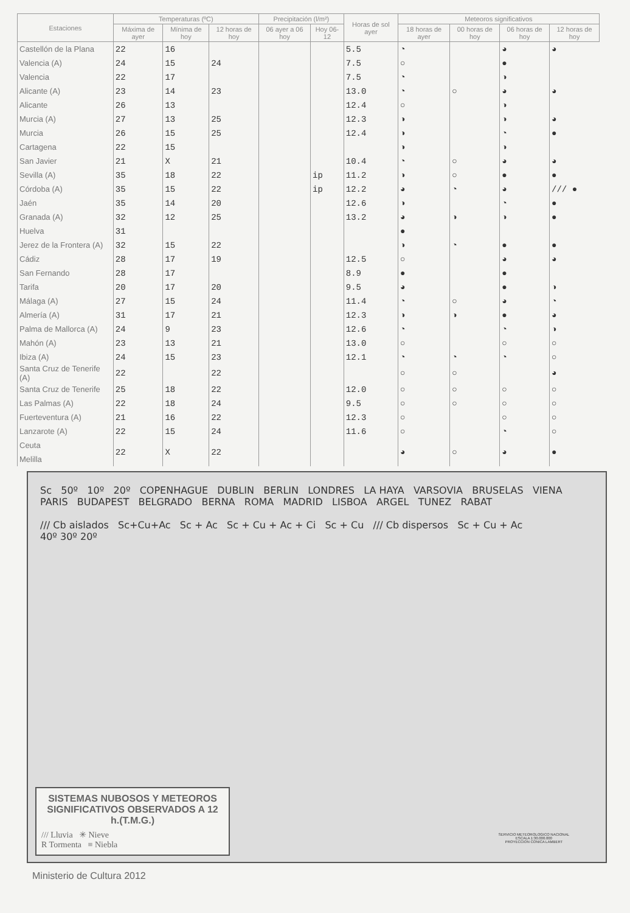| Estaciones | Temperaturas (ºC) | | | Precipitación (l/m²) | | Horas de sol ayer | Meteoros significativos | | | |
| --- | --- | --- | --- | --- | --- | --- | --- | --- | --- | --- |
| | Máxima de ayer | Mínima de hoy | 12 horas de hoy | 06 ayer a 06 hoy | Hoy 06-12 | | 18 horas de ayer | 00 horas de hoy | 06 horas de hoy | 12 horas de hoy |
| Castellón de la Plana | 22 | 16 | | | | 5.5 | ◔ | | ◕ | ◕ |
| Valencia (A) | 24 | 15 | 24 | | | 7.5 | ○ | | ● | |
| Valencia | 22 | 17 | | | | 7.5 | ◔ | | ◑ | |
| Alicante (A) | 23 | 14 | 23 | | | 13.0 | ◔ | ○ | ◕ | ◕ |
| Alicante | 26 | 13 | | | | 12.4 | ○ | | ◑ | |
| Murcia (A) | 27 | 13 | 25 | | | 12.3 | ◑ | | ◑ | ◕ |
| Murcia | 26 | 15 | 25 | | | 12.4 | ◑ | | ◔ | ● |
| Cartagena | 22 | 15 | | | | | ◑ | | ◑ | |
| San Javier | 21 | X | 21 | | | 10.4 | ◔ | ○ | ◕ | ◕ |
| Sevilla (A) | 35 | 18 | 22 | | ip | 11.2 | ◑ | ○ | ● | ● |
| Córdoba (A) | 35 | 15 | 22 | | ip | 12.2 | ◕ | ◔ | ◕ | /// ● |
| Jaén | 35 | 14 | 20 | | | 12.6 | ◑ | | ◔ | ● |
| Granada (A) | 32 | 12 | 25 | | | 13.2 | ◕ | ◑ | ◑ | ● |
| Huelva | 31 | | | | | | ● | | | |
| Jerez de la Frontera (A) | 32 | 15 | 22 | | | | ◑ | ◔ | ● | ● |
| Cádiz | 28 | 17 | 19 | | | 12.5 | ○ | | ◕ | ◕ |
| San Fernando | 28 | 17 | | | | 8.9 | ● | | ● | |
| Tarifa | 20 | 17 | 20 | | | 9.5 | ◕ | | ● | ◑ |
| Málaga (A) | 27 | 15 | 24 | | | 11.4 | ◔ | ○ | ◕ | ◔ |
| Almería (A) | 31 | 17 | 21 | | | 12.3 | ◑ | ◑ | ● | ◕ |
| Palma de Mallorca (A) | 24 | 9 | 23 | | | 12.6 | ◔ | | ◔ | ◑ |
| Mahón (A) | 23 | 13 | 21 | | | 13.0 | ○ | | ○ | ○ |
| Ibiza (A) | 24 | 15 | 23 | | | 12.1 | ◔ | ◔ | ◔ | ○ |
| Santa Cruz de Tenerife (A) | 22 | | 22 | | | | ○ | ○ | | ◕ |
| Santa Cruz de Tenerife | 25 | 18 | 22 | | | 12.0 | ○ | ○ | ○ | ○ |
| Las Palmas (A) | 22 | 18 | 24 | | | 9.5 | ○ | ○ | ○ | ○ |
| Fuerteventura (A) | 21 | 16 | 22 | | | 12.3 | ○ | | ○ | ○ |
| Lanzarote (A) | 22 | 15 | 24 | | | 11.6 | ○ | | ◔ | ○ |
| Ceuta | 22 | X | 22 | | | | ◕ | ○ | ◕ | ● |
| Melilla | | | | | | | | | | |
Sc 50º 10º 20º COPENHAGUE DUBLIN BERLIN LONDRES LA HAYA VARSOVIA BRUSELAS VIENA PARIS BUDAPEST BELGRADO BERNA ROMA MADRID LISBOA ARGEL TUNEZ RABAT
/// Cb aislados Sc+Cu+Ac Sc + Ac Sc + Cu + Ac + Ci Sc + Cu /// Cb dispersos Sc + Cu + Ac
40º 30º 20º
SISTEMAS NUBOSOS Y METEOROS SIGNIFICATIVOS OBSERVADOS A 12 h.(T.M.G.)
/// Lluvia ✳ Nieve
R Tormenta ≡ Niebla
SERVICIO METEOROLOGICO NACIONAL
ESCALA 1:30.000.000
PROYECCION CONICA LAMBERT
Ministerio de Cultura 2012